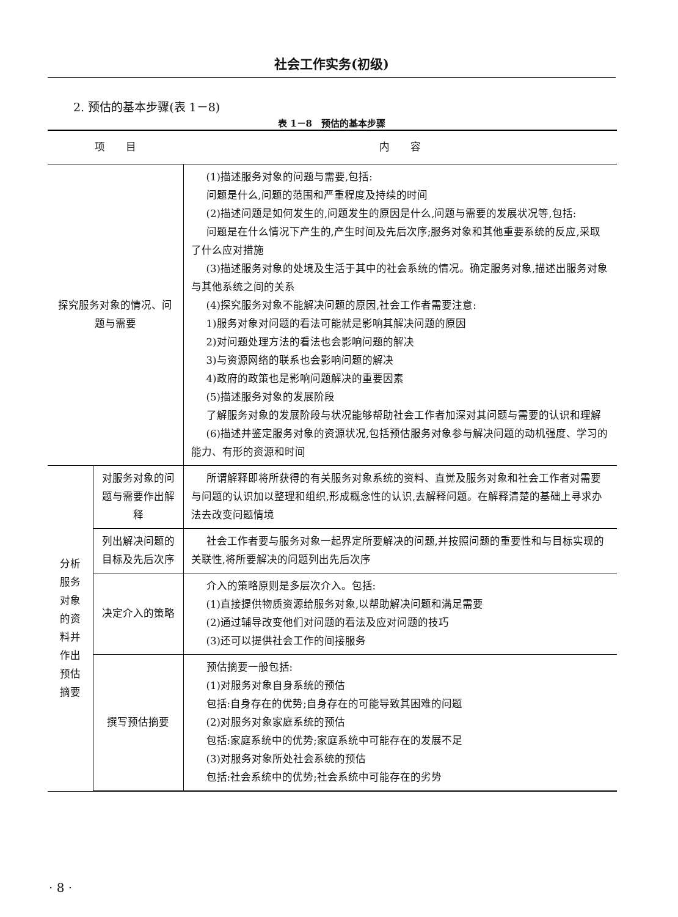社会工作实务(初级)
2. 预估的基本步骤(表 1－8)
表 1－8　预估的基本步骤
| 项 目 | | 内 容 |
| --- | --- | --- |
| 探究服务对象的情况、问题与需要 | | (1)描述服务对象的问题与需要,包括: 问题是什么,问题的范围和严重程度及持续的时间 (2)描述问题是如何发生的,问题发生的原因是什么,问题与需要的发展状况等,包括: 问题是在什么情况下产生的,产生时间及先后次序;服务对象和其他重要系统的反应,采取了什么应对措施 (3)描述服务对象的处境及生活于其中的社会系统的情况。确定服务对象,描述出服务对象与其他系统之间的关系 (4)探究服务对象不能解决问题的原因,社会工作者需要注意: 1)服务对象对问题的看法可能就是影响其解决问题的原因 2)对问题处理方法的看法也会影响问题的解决 3)与资源网络的联系也会影响问题的解决 4)政府的政策也是影响问题解决的重要因素 (5)描述服务对象的发展阶段 了解服务对象的发展阶段与状况能够帮助社会工作者加深对其问题与需要的认识和理解 (6)描述并鉴定服务对象的资源状况,包括预估服务对象参与解决问题的动机强度、学习的能力、有形的资源和时间 |
| 分析服务对象的资料并作出预估摘要 | 对服务对象的问题与需要作出解释 | 所谓解释即将所获得的有关服务对象系统的资料、直觉及服务对象和社会工作者对需要与问题的认识加以整理和组织,形成概念性的认识,去解释问题。在解释清楚的基础上寻求办法去改变问题情境 |
| | 列出解决问题的目标及先后次序 | 社会工作者要与服务对象一起界定所要解决的问题,并按照问题的重要性和与目标实现的关联性,将所要解决的问题列出先后次序 |
| | 决定介入的策略 | 介入的策略原则是多层次介入。包括: (1)直接提供物质资源给服务对象,以帮助解决问题和满足需要 (2)通过辅导改变他们对问题的看法及应对问题的技巧 (3)还可以提供社会工作的间接服务 |
| | 撰写预估摘要 | 预估摘要一般包括: (1)对服务对象自身系统的预估 包括:自身存在的优势;自身存在的可能导致其困难的问题 (2)对服务对象家庭系统的预估 包括:家庭系统中的优势;家庭系统中可能存在的发展不足 (3)对服务对象所处社会系统的预估 包括:社会系统中的优势;社会系统中可能存在的劣势 |
· 8 ·